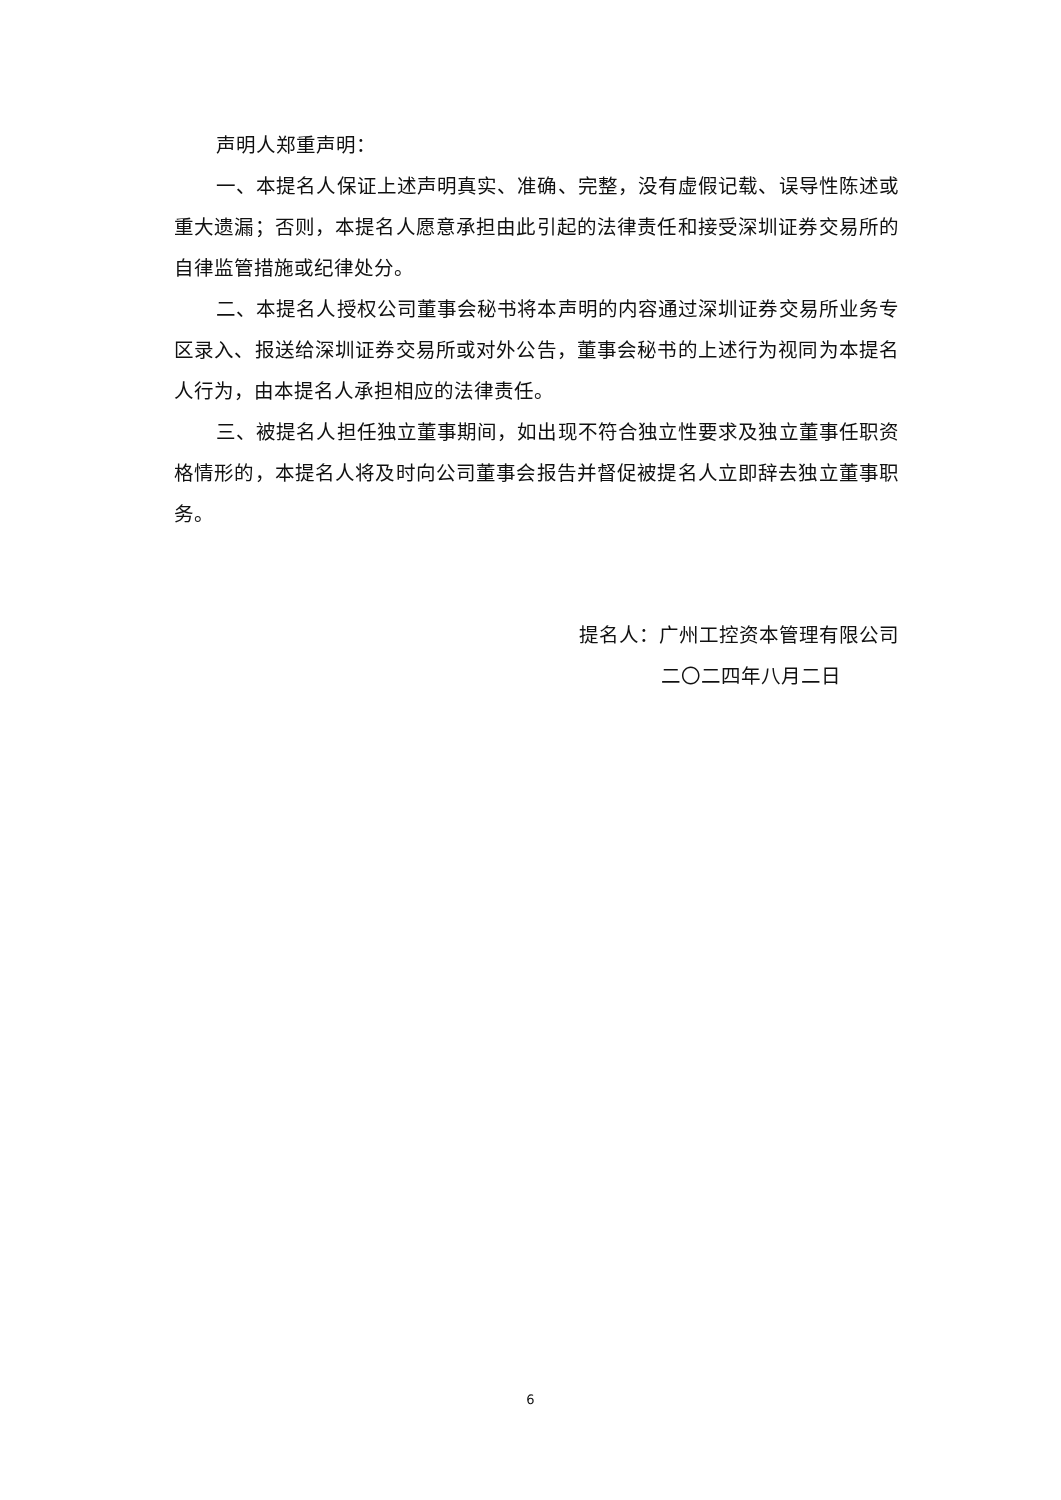声明人郑重声明：
一、本提名人保证上述声明真实、准确、完整，没有虚假记载、误导性陈述或重大遗漏；否则，本提名人愿意承担由此引起的法律责任和接受深圳证券交易所的自律监管措施或纪律处分。
二、本提名人授权公司董事会秘书将本声明的内容通过深圳证券交易所业务专区录入、报送给深圳证券交易所或对外公告，董事会秘书的上述行为视同为本提名人行为，由本提名人承担相应的法律责任。
三、被提名人担任独立董事期间，如出现不符合独立性要求及独立董事任职资格情形的，本提名人将及时向公司董事会报告并督促被提名人立即辞去独立董事职务。
提名人：广州工控资本管理有限公司
二〇二四年八月二日
6